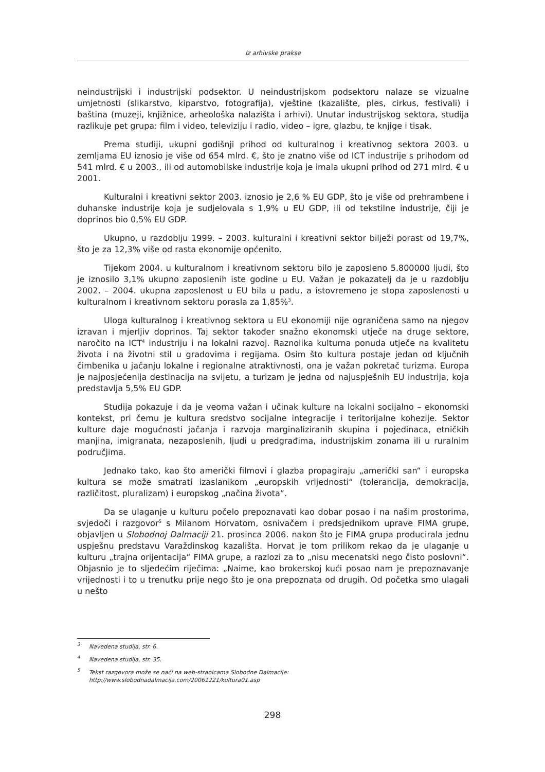Iz arhivske prakse
neindustrijski i industrijski podsektor. U neindustrijskom podsektoru nalaze se vizualne umjetnosti (slikarstvo, kiparstvo, fotografija), vještine (kazalište, ples, cirkus, festivali) i baština (muzeji, knjižnice, arheološka nalazišta i arhivi). Unutar industrijskog sektora, studija razlikuje pet grupa: film i video, televiziju i radio, video – igre, glazbu, te knjige i tisak.
Prema studiji, ukupni godišnji prihod od kulturalnog i kreativnog sektora 2003. u zemljama EU iznosio je više od 654 mlrd. €, što je znatno više od ICT industrije s prihodom od 541 mlrd. € u 2003., ili od automobilske industrije koja je imala ukupni prihod od 271 mlrd. € u 2001.
Kulturalni i kreativni sektor 2003. iznosio je 2,6 % EU GDP, što je više od prehrambene i duhanske industrije koja je sudjelovala s 1,9% u EU GDP, ili od tekstilne industrije, čiji je doprinos bio 0,5% EU GDP.
Ukupno, u razdoblju 1999. – 2003. kulturalni i kreativni sektor bilježi porast od 19,7%, što je za 12,3% više od rasta ekonomije općenito.
Tijekom 2004. u kulturalnom i kreativnom sektoru bilo je zaposleno 5.800000 ljudi, što je iznosilo 3,1% ukupno zaposlenih iste godine u EU. Važan je pokazatelj da je u razdoblju 2002. – 2004. ukupna zaposlenost u EU bila u padu, a istovremeno je stopa zaposlenosti u kulturalnom i kreativnom sektoru porasla za 1,85%<sup>3</sup>.
Uloga kulturalnog i kreativnog sektora u EU ekonomiji nije ograničena samo na njegov izravan i mjerljiv doprinos. Taj sektor također snažno ekonomski utječe na druge sektore, naročito na ICT<sup>4</sup> industriju i na lokalni razvoj. Raznolika kulturna ponuda utječe na kvalitetu života i na životni stil u gradovima i regijama. Osim što kultura postaje jedan od ključnih čimbenika u jačanju lokalne i regionalne atraktivnosti, ona je važan pokretač turizma. Europa je najposjećenija destinacija na svijetu, a turizam je jedna od najuspješnih EU industrija, koja predstavlja 5,5% EU GDP.
Studija pokazuje i da je veoma važan i učinak kulture na lokalni socijalno – ekonomski kontekst, pri čemu je kultura sredstvo socijalne integracije i teritorijalne kohezije. Sektor kulture daje mogućnosti jačanja i razvoja marginaliziranih skupina i pojedinaca, etničkih manjina, imigranata, nezaposlenih, ljudi u predgrađima, industrijskim zonama ili u ruralnim područjima.
Jednako tako, kao što američki filmovi i glazba propagiraju „američki san“ i europska kultura se može smatrati izaslanikom „europskih vrijednosti“ (tolerancija, demokracija, različitost, pluralizam) i europskog „načina života“.
Da se ulaganje u kulturu počelo prepoznavati kao dobar posao i na našim prostorima, svjedoči i razgovor<sup>5</sup> s Milanom Horvatom, osnivačem i predsjednikom uprave FIMA grupe, objavljen u Slobodnoj Dalmaciji 21. prosinca 2006. nakon što je FIMA grupa producirala jednu uspješnu predstavu Varaždinskog kazališta. Horvat je tom prilikom rekao da je ulaganje u kulturu „trajna orijentacija“ FIMA grupe, a razlozi za to „nisu mecenatski nego čisto poslovni“. Objasnio je to sljedećim riječima: „Naime, kao brokerskoj kući posao nam je prepoznavanje vrijednosti i to u trenutku prije nego što je ona prepoznata od drugih. Od početka smo ulagali u nešto
<sup>3</sup> Navedena studija, str. 6.
<sup>4</sup> Navedena studija, str. 35.
<sup>5</sup> Tekst razgovora može se naći na web-stranicama Slobodne Dalmacije:
http://www.slobodnadalmacija.com/20061221/kultura01.asp
298